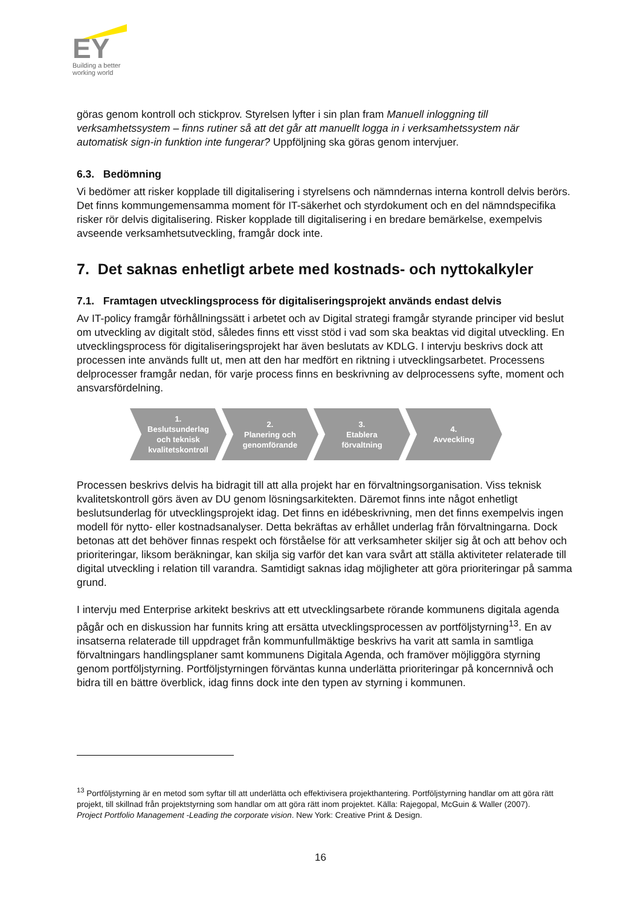EY
Building a better
working world
göras genom kontroll och stickprov. Styrelsen lyfter i sin plan fram Manuell inloggning till verksamhetssystem – finns rutiner så att det går att manuellt logga in i verksamhetssystem när automatisk sign-in funktion inte fungerar? Uppföljning ska göras genom intervjuer.
6.3. Bedömning
Vi bedömer att risker kopplade till digitalisering i styrelsens och nämndernas interna kontroll delvis berörs. Det finns kommungemensamma moment för IT-säkerhet och styrdokument och en del nämndspecifika risker rör delvis digitalisering. Risker kopplade till digitalisering i en bredare bemärkelse, exempelvis avseende verksamhetsutveckling, framgår dock inte.
7. Det saknas enhetligt arbete med kostnads- och nyttokalkyler
7.1. Framtagen utvecklingsprocess för digitaliseringsprojekt används endast delvis
Av IT-policy framgår förhållningssätt i arbetet och av Digital strategi framgår styrande principer vid beslut om utveckling av digitalt stöd, således finns ett visst stöd i vad som ska beaktas vid digital utveckling. En utvecklingsprocess för digitaliseringsprojekt har även beslutats av KDLG. I intervju beskrivs dock att processen inte används fullt ut, men att den har medfört en riktning i utvecklingsarbetet. Processens delprocesser framgår nedan, för varje process finns en beskrivning av delprocessens syfte, moment och ansvarsfördelning.
1.
Beslutsunderlag
och teknisk
kvalitetskontroll
2.
Planering och
genomförande
3.
Etablera
förvaltning
4.
Avveckling
Processen beskrivs delvis ha bidragit till att alla projekt har en förvaltningsorganisation. Viss teknisk kvalitetskontroll görs även av DU genom lösningsarkitekten. Däremot finns inte något enhetligt beslutsunderlag för utvecklingsprojekt idag. Det finns en idébeskrivning, men det finns exempelvis ingen modell för nytto- eller kostnadsanalyser. Detta bekräftas av erhållet underlag från förvaltningarna. Dock betonas att det behöver finnas respekt och förståelse för att verksamheter skiljer sig åt och att behov och prioriteringar, liksom beräkningar, kan skilja sig varför det kan vara svårt att ställa aktiviteter relaterade till digital utveckling i relation till varandra. Samtidigt saknas idag möjligheter att göra prioriteringar på samma grund.
I intervju med Enterprise arkitekt beskrivs att ett utvecklingsarbete rörande kommunens digitala agenda pågår och en diskussion har funnits kring att ersätta utvecklingsprocessen av portföljstyrning<sup>13</sup>. En av insatserna relaterade till uppdraget från kommunfullmäktige beskrivs ha varit att samla in samtliga förvaltningars handlingsplaner samt kommunens Digitala Agenda, och framöver möjliggöra styrning genom portföljstyrning. Portföljstyrningen förväntas kunna underlätta prioriteringar på koncernnivå och bidra till en bättre överblick, idag finns dock inte den typen av styrning i kommunen.
<sup>13</sup> Portföljstyrning är en metod som syftar till att underlätta och effektivisera projekthantering. Portföljstyrning handlar om att göra rätt projekt, till skillnad från projektstyrning som handlar om att göra rätt inom projektet. Källa: Rajegopal, McGuin & Waller (2007). Project Portfolio Management -Leading the corporate vision. New York: Creative Print & Design.
16